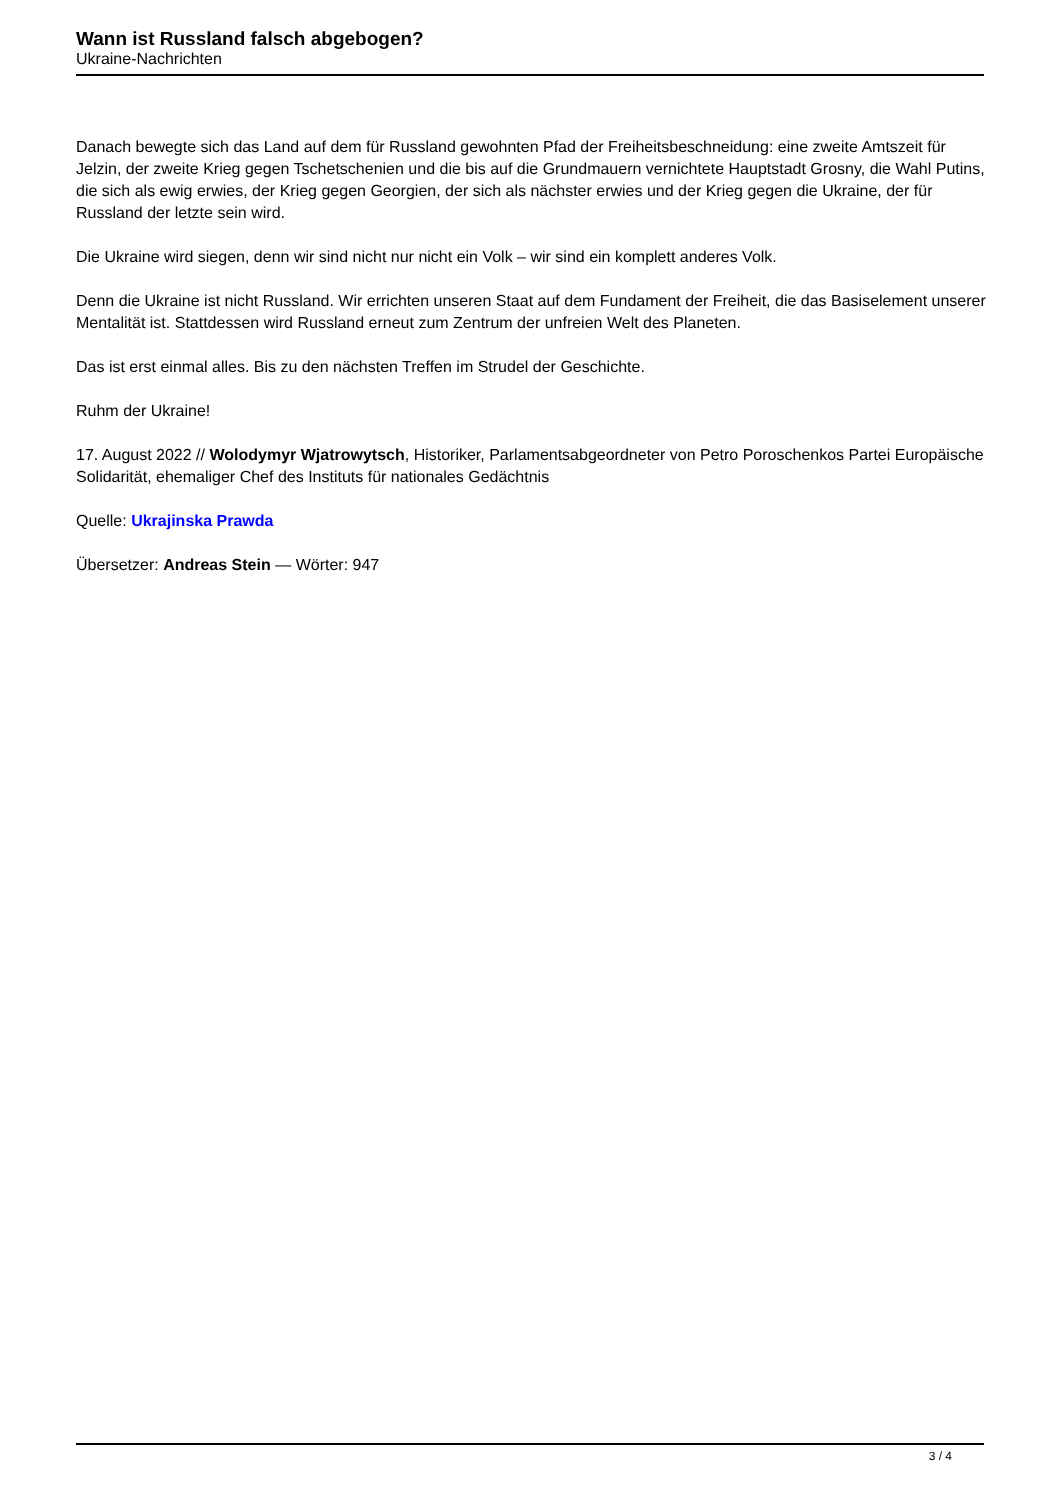Wann ist Russland falsch abgebogen?
Ukraine-Nachrichten
Danach bewegte sich das Land auf dem für Russland gewohnten Pfad der Freiheitsbeschneidung: eine zweite Amtszeit für Jelzin, der zweite Krieg gegen Tschetschenien und die bis auf die Grundmauern vernichtete Hauptstadt Grosny, die Wahl Putins, die sich als ewig erwies, der Krieg gegen Georgien, der sich als nächster erwies und der Krieg gegen die Ukraine, der für Russland der letzte sein wird.
Die Ukraine wird siegen, denn wir sind nicht nur nicht ein Volk – wir sind ein komplett anderes Volk.
Denn die Ukraine ist nicht Russland. Wir errichten unseren Staat auf dem Fundament der Freiheit, die das Basiselement unserer Mentalität ist. Stattdessen wird Russland erneut zum Zentrum der unfreien Welt des Planeten.
Das ist erst einmal alles. Bis zu den nächsten Treffen im Strudel der Geschichte.
Ruhm der Ukraine!
17. August 2022 // Wolodymyr Wjatrowytsch, Historiker, Parlamentsabgeordneter von Petro Poroschenkos Partei Europäische Solidarität, ehemaliger Chef des Instituts für nationales Gedächtnis
Quelle: Ukrajinska Prawda
Übersetzer: Andreas Stein — Wörter: 947
3 / 4